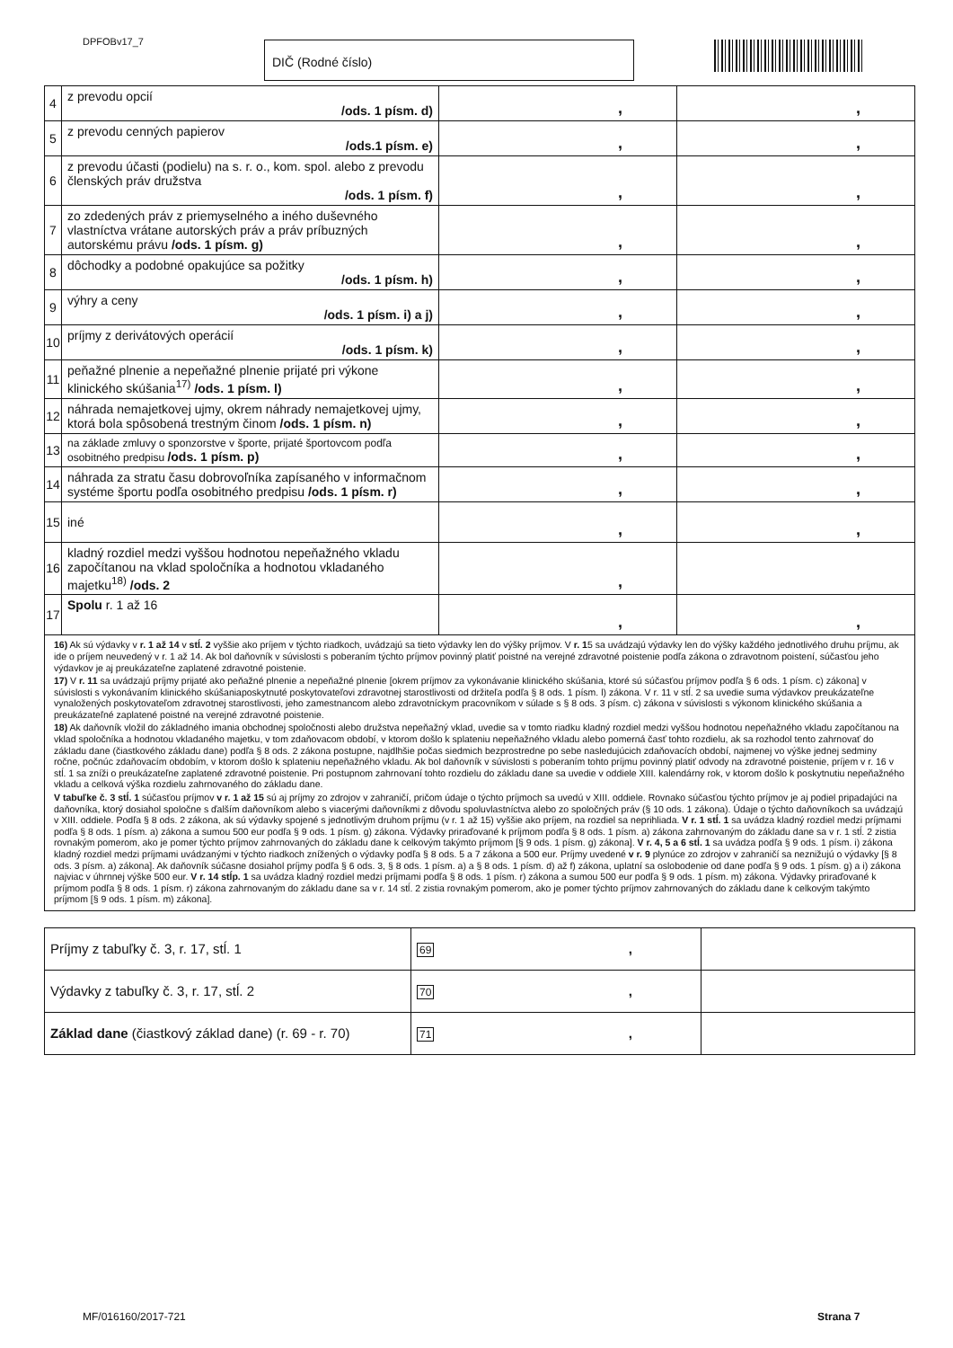DPFOBv17_7 DIČ (Rodné číslo)
| 4 | z prevodu opcií /ods. 1 písm. d) | , | , |
| 5 | z prevodu cenných papierov /ods.1 písm. e) | , | , |
| 6 | z prevodu účasti (podielu) na s. r. o., kom. spol. alebo z prevodu členských práv družstva /ods. 1 písm. f) | , | , |
| 7 | zo zdedených práv z priemyselného a iného duševného vlastníctva vrátane autorských práv a práv príbuzných autorskému právu /ods. 1 písm. g) | , | , |
| 8 | dôchodky a podobné opakujúce sa požitky /ods. 1 písm. h) | , | , |
| 9 | výhry a ceny /ods. 1 písm. i) a j) | , | , |
| 10 | príjmy z derivátových operácií /ods. 1 písm. k) | , | , |
| 11 | peňažné plnenie a nepeňažné plnenie prijaté pri výkone klinického skúšania<sup>17)</sup> /ods. 1 písm. l) | , | , |
| 12 | náhrada nemajetkovej ujmy, okrem náhrady nemajetkovej ujmy, ktorá bola spôsobená trestným činom /ods. 1 písm. n) | , | , |
| 13 | na základe zmluvy o sponzorstve v športe, prijaté športovcom podľa osobitného predpisu /ods. 1 písm. p) | , | , |
| 14 | náhrada za stratu času dobrovoľníka zapísaného v informačnom systéme športu podľa osobitného predpisu /ods. 1 písm. r) | , | , |
| 15 | iné | , | , |
| 16 | kladný rozdiel medzi vyššou hodnotou nepeňažného vkladu započítanou na vklad spoločníka a hodnotou vkladaného majetku<sup>18)</sup> /ods. 2 | , | |
| 17 | Spolu r. 1 až 16 | , | , |
16) Ak sú výdavky v r. 1 až 14 v stĺ. 2 vyššie ako príjem v týchto riadkoch, uvádzajú sa tieto výdavky len do výšky príjmov. V r. 15 sa uvádzajú výdavky len do výšky každého jednotlivého druhu príjmu, ak ide o príjem neuvedený v r. 1 až 14. Ak bol daňovník v súvislosti s poberaním týchto príjmov povinný platiť poistné na verejné zdravotné poistenie podľa zákona o zdravotnom poistení, súčasťou jeho výdavkov je aj preukázateľne zaplatené zdravotné poistenie.
17) V r. 11 sa uvádzajú príjmy prijaté ako peňažné plnenie a nepeňažné plnenie [okrem príjmov za vykonávanie klinického skúšania, ktoré sú súčasťou príjmov podľa § 6 ods. 1 písm. c) zákona] v súvislosti s vykonávaním klinického skúšaniaposkytnuté poskytovateľovi zdravotnej starostlivosti od držiteľa podľa § 8 ods. 1 písm. l) zákona. V r. 11 v stĺ. 2 sa uvedie suma výdavkov preukázateľne vynaložených poskytovateľom zdravotnej starostlivosti, jeho zamestnancom alebo zdravotníckym pracovníkom v súlade s § 8 ods. 3 písm. c) zákona v súvislosti s výkonom klinického skúšania a preukázateľné zaplatené poistné na verejné zdravotné poistenie.
18) Ak daňovník vložil do základného imania obchodnej spoločnosti alebo družstva nepeňažný vklad, uvedie sa v tomto riadku kladný rozdiel medzi vyššou hodnotou nepeňažného vkladu započítanou na vklad spoločníka a hodnotou vkladaného majetku, v tom zdaňovacom období, v ktorom došlo k splateniu nepeňažného vkladu alebo pomerná časť tohto rozdielu, ak sa rozhodol tento zahrnovať do základu dane (čiastkového základu dane) podľa § 8 ods. 2 zákona postupne, najdlhšie počas siedmich bezprostredne po sebe nasledujúcich zdaňovacích období, najmenej vo výške jednej sedminy ročne, počnúc zdaňovacím obdobím, v ktorom došlo k splateniu nepeňažného vkladu. Ak bol daňovník v súvislosti s poberaním tohto príjmu povinný platiť odvody na zdravotné poistenie, príjem v r. 16 v stĺ. 1 sa zníži o preukázateľne zaplatené zdravotné poistenie. Pri postupnom zahrnovaní tohto rozdielu do základu dane sa uvedie v oddiele XIII. kalendárny rok, v ktorom došlo k poskytnutiu nepeňažného vkladu a celková výška rozdielu zahrnovaného do základu dane.
V tabuľke č. 3 stĺ. 1 súčasťou príjmov v r. 1 až 15 sú aj príjmy zo zdrojov v zahraničí, pričom údaje o týchto príjmoch sa uvedú v XIII. oddiele. Rovnako súčasťou týchto príjmov je aj podiel pripadajúci na daňovníka, ktorý dosiahol spoločne s ďalším daňovníkom alebo s viacerými daňovníkmi z dôvodu spoluvlastníctva alebo zo spoločných práv (§ 10 ods. 1 zákona). Údaje o týchto daňovníkoch sa uvádzajú v XIII. oddiele. Podľa § 8 ods. 2 zákona, ak sú výdavky spojené s jednotlivým druhom príjmu (v r. 1 až 15) vyššie ako príjem, na rozdiel sa neprihliada. V r. 1 stĺ. 1 sa uvádza kladný rozdiel medzi príjmami podľa § 8 ods. 1 písm. a) zákona a sumou 500 eur podľa § 9 ods. 1 písm. g) zákona. Výdavky priraďované k príjmom podľa § 8 ods. 1 písm. a) zákona zahrnovaným do základu dane sa v r. 1 stĺ. 2 zistia rovnakým pomerom, ako je pomer týchto príjmov zahrnovaných do základu dane k celkovým takýmto príjmom [§ 9 ods. 1 písm. g) zákona]. V r. 4, 5 a 6 stĺ. 1 sa uvádza podľa § 9 ods. 1 písm. i) zákona kladný rozdiel medzi príjmami uvádzanými v týchto riadkoch znížených o výdavky podľa § 8 ods. 5 a 7 zákona a 500 eur. Príjmy uvedené v r. 9 plynúce zo zdrojov v zahraničí sa neznižujú o výdavky [§ 8 ods. 3 písm. a) zákona]. Ak daňovník súčasne dosiahol príjmy podľa § 6 ods. 3, § 8 ods. 1 písm. a) a § 8 ods. 1 písm. d) až f) zákona, uplatní sa oslobodenie od dane podľa § 9 ods. 1 písm. g) a i) zákona najviac v úhrnnej výške 500 eur. V r. 14 stĺp. 1 sa uvádza kladný rozdiel medzi príjmami podľa § 8 ods. 1 písm. r) zákona a sumou 500 eur podľa § 9 ods. 1 písm. m) zákona. Výdavky priraďované k príjmom podľa § 8 ods. 1 písm. r) zákona zahrnovaným do základu dane sa v r. 14 stĺ. 2 zistia rovnakým pomerom, ako je pomer týchto príjmov zahrnovaných do základu dane k celkovým takýmto príjmom [§ 9 ods. 1 písm. m) zákona].
| Príjmy z tabuľky č. 3, r. 17, stĺ. 1 | 69 , | |
| Výdavky z tabuľky č. 3, r. 17, stĺ. 2 | 70 , | |
| Základ dane (čiastkový základ dane) (r. 69 - r. 70) | 71 , | |
MF/016160/2017-721 Strana 7